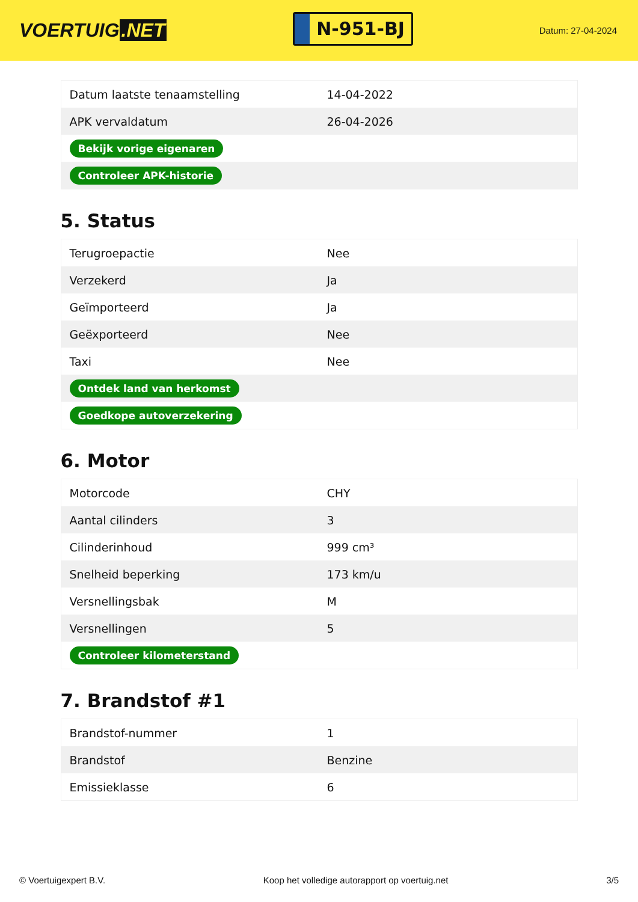VOERTUIG.NET
N-951-BJ
Datum: 27-04-2024
| Datum laatste tenaamstelling | 14-04-2022 |
| APK vervaldatum | 26-04-2026 |
| Bekijk vorige eigenaren | |
| Controleer APK-historie | |
5. Status
| Terugroepactie | Nee |
| Verzekerd | Ja |
| Geïmporteerd | Ja |
| Geëxporteerd | Nee |
| Taxi | Nee |
| Ontdek land van herkomst | |
| Goedkope autoverzekering | |
6. Motor
| Motorcode | CHY |
| Aantal cilinders | 3 |
| Cilinderinhoud | 999 cm³ |
| Snelheid beperking | 173 km/u |
| Versnellingsbak | M |
| Versnellingen | 5 |
| Controleer kilometerstand | |
7. Brandstof #1
| Brandstof-nummer | 1 |
| Brandstof | Benzine |
| Emissieklasse | 6 |
© Voertuigexpert B.V. Koop het volledige autorapport op voertuig.net 3/5